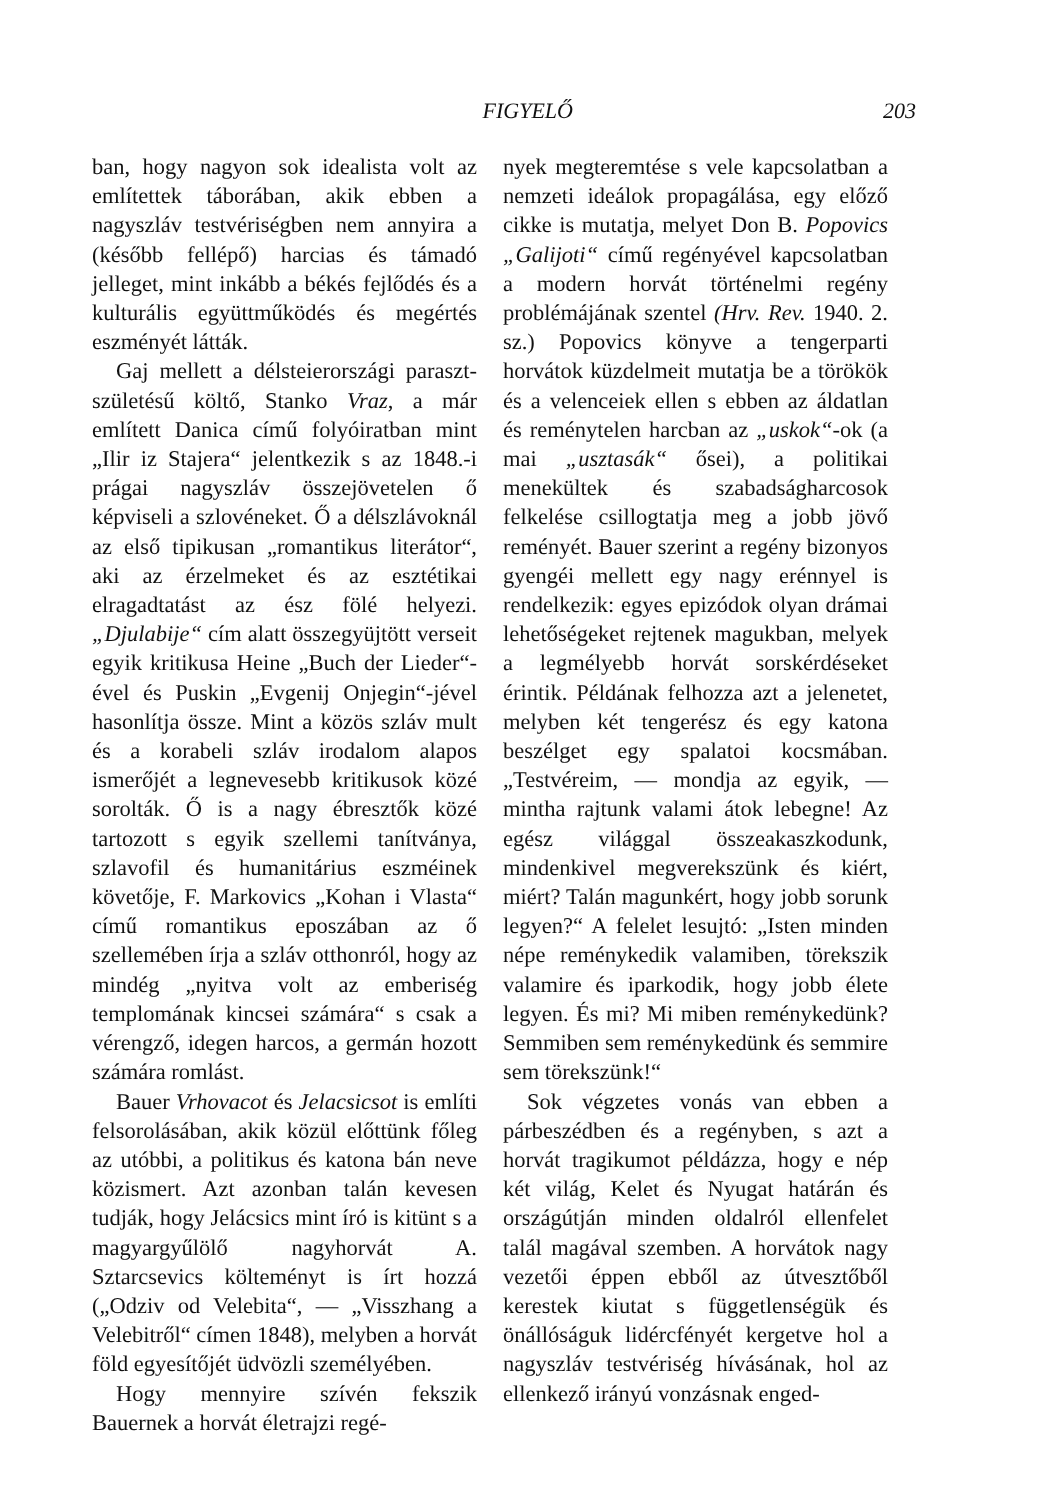FIGYELŐ 203
ban, hogy nagyon sok idealista volt az említettek táborában, akik ebben a nagyszláv testvériségben nem annyira a (később fellépő) harcias és támadó jelleget, mint inkább a békés fejlődés és a kulturális együttműködés és megértés eszményét látták.
Gaj mellett a délsteierországi paraszt-születésű költő, Stanko Vraz, a már említett Danica című folyóiratban mint „Ilir iz Stajera“ jelentkezik s az 1848.-i prágai nagyszláv összejövetelen ő képviseli a szlovéneket. Ő a délszlávoknál az első tipikusan „romantikus literátor“, aki az érzelmeket és az esztétikai elragadtatást az ész fölé helyezi. „Djulabije“ cím alatt összegyüjtött verseit egyik kritikusa Heine „Buch der Lieder“-ével és Puskin „Evgenij Onjegin“-jével hasonlítja össze. Mint a közös szláv mult és a korabeli szláv irodalom alapos ismerőjét a legnevesebb kritikusok közé sorolták. Ő is a nagy ébresztők közé tartozott s egyik szellemi tanítványa, szlavofil és humanitárius eszméinek követője, F. Markovics „Kohan i Vlasta“ című romantikus eposzában az ő szellemében írja a szláv otthonról, hogy az mindég „nyitva volt az emberiség templomának kincsei számára“ s csak a vérengző, idegen harcos, a germán hozott számára romlást.
Bauer Vrhovacot és Jelacsicsot is említi felsorolásában, akik közül előttünk főleg az utóbbi, a politikus és katona bán neve közismert. Azt azonban talán kevesen tudják, hogy Jelácsics mint író is kitünt s a magyargyűlölő nagyhorvát A. Sztarcsevics költeményt is írt hozzá („Odziv od Velebita“, — „Visszhang a Velebitről“ címen 1848), melyben a horvát föld egyesítőjét üdvözli személyében.
Hogy mennyire szívén fekszik Bauernek a horvát életrajzi regé-
nyek megteremtése s vele kapcsolatban a nemzeti ideálok propagálása, egy előző cikke is mutatja, melyet Don B. Popovics „Galijoti“ című regényével kapcsolatban a modern horvát történelmi regény problémájának szentel (Hrv. Rev. 1940. 2. sz.) Popovics könyve a tengerparti horvátok küzdelmeit mutatja be a törökök és a velenceiek ellen s ebben az áldatlan és reménytelen harcban az „uskok“-ok (a mai „usztasák“ ősei), a politikai menekültek és szabadságharcosok felkelése csillogtatja meg a jobb jövő reményét. Bauer szerint a regény bizonyos gyengéi mellett egy nagy erénnyel is rendelkezik: egyes epizódok olyan drámai lehetőségeket rejtenek magukban, melyek a legmélyebb horvát sorskérdéseket érintik. Példának felhozza azt a jelenetet, melyben két tengerész és egy katona beszélget egy spalatoi kocsmában. „Testvéreim, — mondja az egyik, — mintha rajtunk valami átok lebegne! Az egész világgal összeakaszkodunk, mindenkivel megverekszünk és kiért, miért? Talán magunkért, hogy jobb sorunk legyen?“ A felelet lesujtó: „Isten minden népe reménykedik valamiben, törekszik valamire és iparkodik, hogy jobb élete legyen. És mi? Mi miben reménykedünk? Semmiben sem reménykedünk és semmire sem törekszünk!“
Sok végzetes vonás van ebben a párbeszédben és a regényben, s azt a horvát tragikumot példázza, hogy e nép két világ, Kelet és Nyugat határán és országútján minden oldalról ellenfelet talál magával szemben. A horvátok nagy vezetői éppen ebből az útvesztőből kerestek kiutat s függetlenségük és önállóságuk lidércfényét kergetve hol a nagyszláv testvériség hívásának, hol az ellenkező irányú vonzásnak enged-